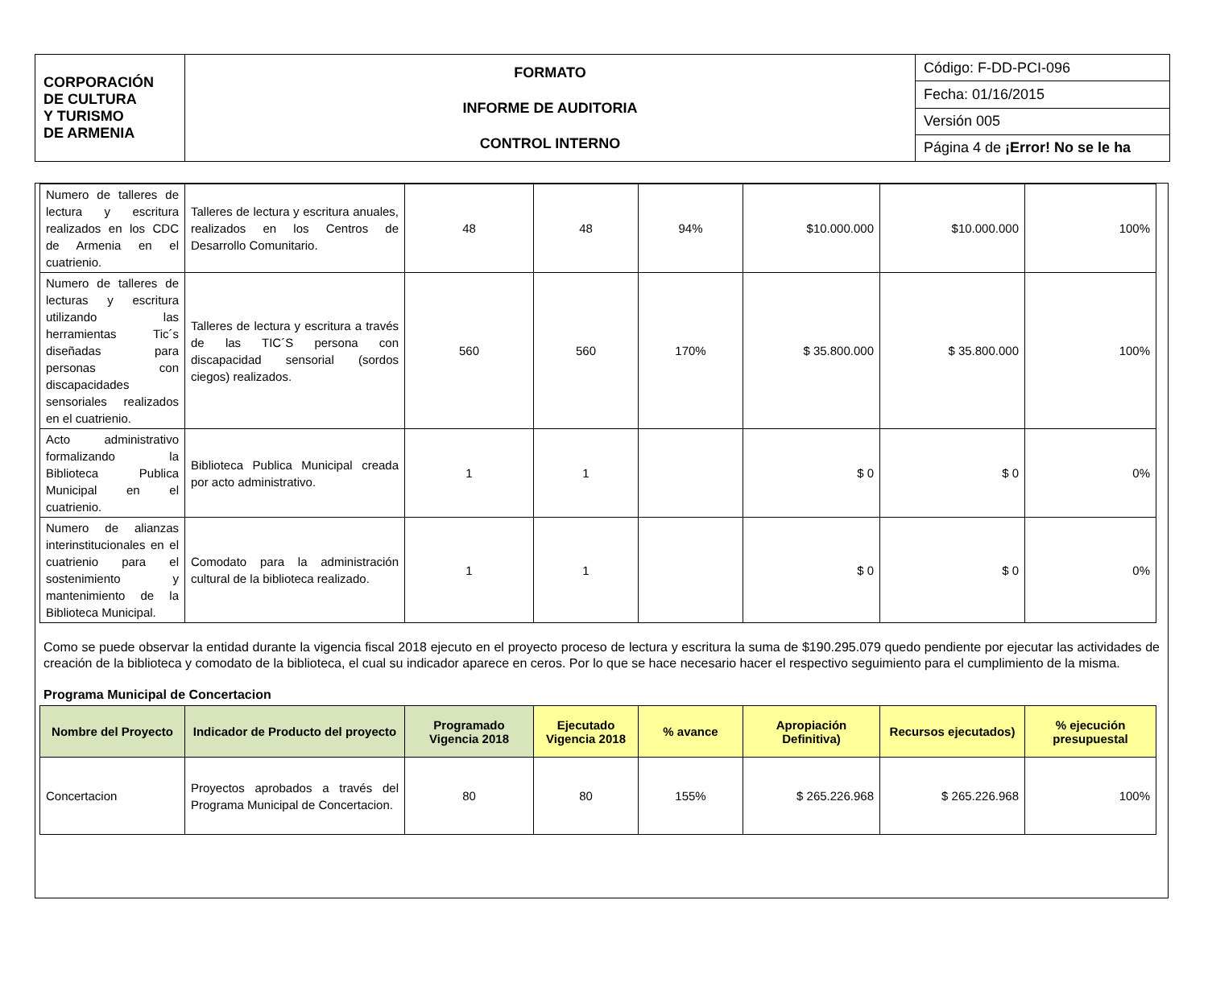| CORPORACIÓN DE CULTURA Y TURISMO DE ARMENIA | FORMATO INFORME DE AUDITORIA CONTROL INTERNO | Código: F-DD-PCI-096 |
| | | Fecha: 01/16/2015 |
| | | Versión 005 |
| | | Página 4 de ¡Error! No se le ha |
| Numero de talleres de lectura y escritura realizados en los CDC de Armenia en el cuatrienio. | Talleres de lectura y escritura anuales, realizados en los Centros de Desarrollo Comunitario. | 48 | 48 | 94% | $10.000.000 | $10.000.000 | 100% |
| Numero de talleres de lecturas y escritura utilizando las herramientas Tic´s diseñadas para personas con discapacidades sensoriales realizados en el cuatrienio. | Talleres de lectura y escritura a través de las TIC´S persona con discapacidad sensorial (sordos ciegos) realizados. | 560 | 560 | 170% | $ 35.800.000 | $ 35.800.000 | 100% |
| Acto administrativo formalizando la Biblioteca Publica Municipal en el cuatrienio. | Biblioteca Publica Municipal creada por acto administrativo. | 1 | 1 | | $ 0 | $ 0 | 0% |
| Numero de alianzas interinstitucionales en el cuatrienio para el sostenimiento y mantenimiento de la Biblioteca Municipal. | Comodato para la administración cultural de la biblioteca realizado. | 1 | 1 | | $ 0 | $ 0 | 0% |
Como se puede observar la entidad durante la vigencia fiscal 2018 ejecuto en el proyecto proceso de lectura y escritura la suma de $190.295.079 quedo pendiente por ejecutar las actividades de creación de la biblioteca y comodato de la biblioteca, el cual su indicador aparece en ceros. Por lo que se hace necesario hacer el respectivo seguimiento para el cumplimiento de la misma.
Programa Municipal de Concertacion
| Nombre del Proyecto | Indicador de Producto del proyecto | Programado Vigencia 2018 | Ejecutado Vigencia 2018 | % avance | Apropiación Definitiva) | Recursos ejecutados) | % ejecución presupuestal |
| --- | --- | --- | --- | --- | --- | --- | --- |
| Concertacion | Proyectos aprobados a través del Programa Municipal de Concertacion. | 80 | 80 | 155% | $ 265.226.968 | $ 265.226.968 | 100% |